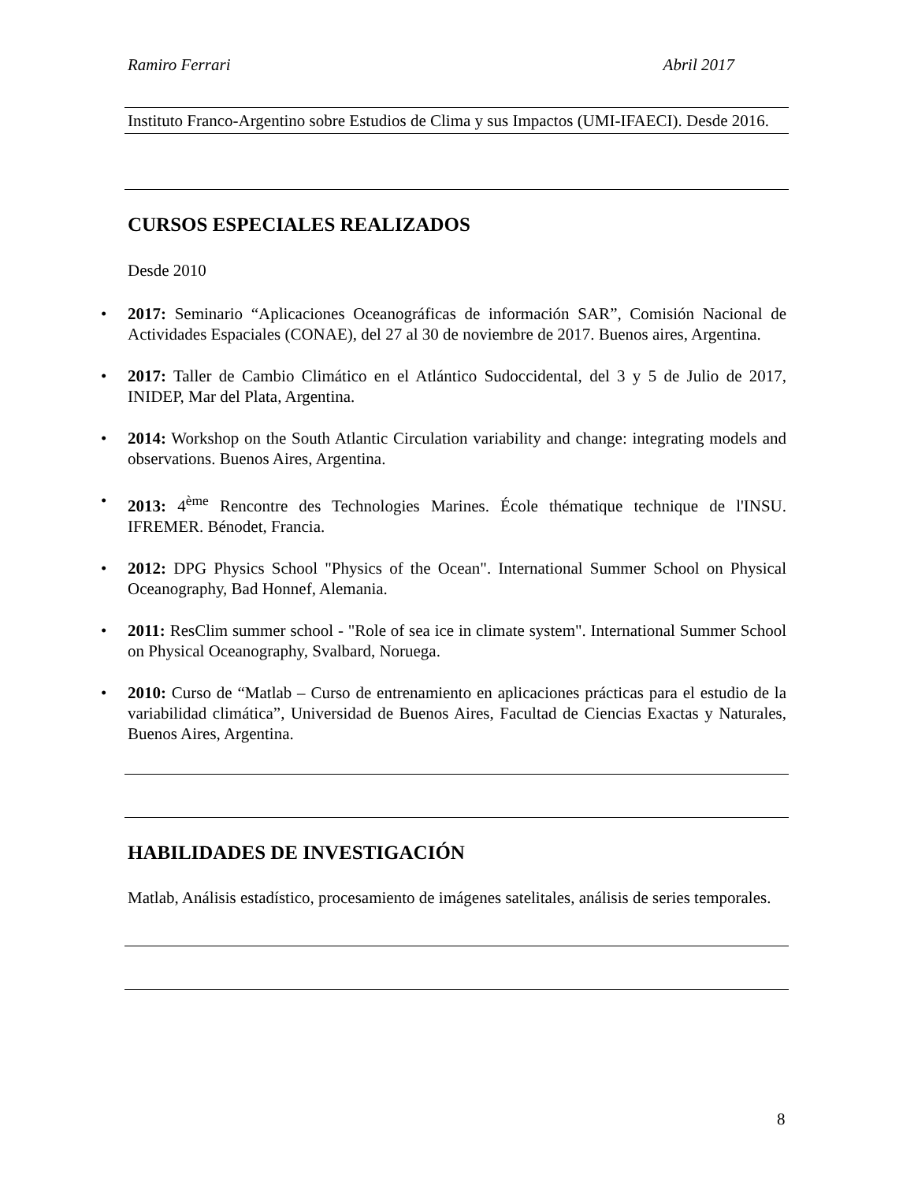Ramiro Ferrari Abril 2017
Instituto Franco-Argentino sobre Estudios de Clima y sus Impactos (UMI-IFAECI). Desde 2016.
CURSOS ESPECIALES REALIZADOS
Desde 2010
• 2017: Seminario “Aplicaciones Oceanográficas de información SAR”, Comisión Nacional de Actividades Espaciales (CONAE), del 27 al 30 de noviembre de 2017. Buenos aires, Argentina.
• 2017: Taller de Cambio Climático en el Atlántico Sudoccidental, del 3 y 5 de Julio de 2017, INIDEP, Mar del Plata, Argentina.
• 2014: Workshop on the South Atlantic Circulation variability and change: integrating models and observations. Buenos Aires, Argentina.
• 2013: 4<sup>ème</sup> Rencontre des Technologies Marines. École thématique technique de l'INSU. IFREMER. Bénodet, Francia.
• 2012: DPG Physics School "Physics of the Ocean". International Summer School on Physical Oceanography, Bad Honnef, Alemania.
• 2011: ResClim summer school - "Role of sea ice in climate system". International Summer School on Physical Oceanography, Svalbard, Noruega.
• 2010: Curso de “Matlab – Curso de entrenamiento en aplicaciones prácticas para el estudio de la variabilidad climática”, Universidad de Buenos Aires, Facultad de Ciencias Exactas y Naturales, Buenos Aires, Argentina.
HABILIDADES DE INVESTIGACIÓN
Matlab, Análisis estadístico, procesamiento de imágenes satelitales, análisis de series temporales.
8